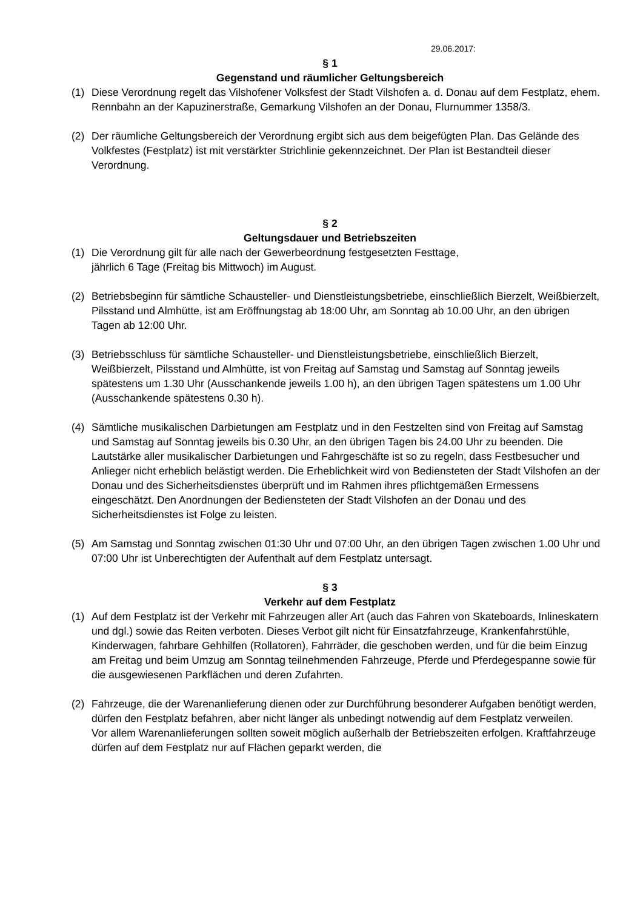29.06.2017:
§ 1
Gegenstand und räumlicher Geltungsbereich
(1) Diese Verordnung regelt das Vilshofener Volksfest der Stadt Vilshofen a. d. Donau auf dem Festplatz, ehem. Rennbahn an der Kapuzinerstraße, Gemarkung Vilshofen an der Donau, Flurnummer 1358/3.
(2) Der räumliche Geltungsbereich der Verordnung ergibt sich aus dem beigefügten Plan. Das Gelände des Volkfestes (Festplatz) ist mit verstärkter Strichlinie gekennzeichnet. Der Plan ist Bestandteil dieser Verordnung.
§ 2
Geltungsdauer und Betriebszeiten
(1) Die Verordnung gilt für alle nach der Gewerbeordnung festgesetzten Festtage,
jährlich 6 Tage (Freitag bis Mittwoch) im August.
(2) Betriebsbeginn für sämtliche Schausteller- und Dienstleistungsbetriebe, einschließlich Bierzelt, Weißbierzelt, Pilsstand und Almhütte, ist am Eröffnungstag ab 18:00 Uhr, am Sonntag ab 10.00 Uhr, an den übrigen Tagen ab 12:00 Uhr.
(3) Betriebsschluss für sämtliche Schausteller- und Dienstleistungsbetriebe, einschließlich Bierzelt, Weißbierzelt, Pilsstand und Almhütte, ist von Freitag auf Samstag und Samstag auf Sonntag jeweils spätestens um 1.30 Uhr (Ausschankende jeweils 1.00 h), an den übrigen Tagen spätestens um 1.00 Uhr (Ausschankende spätestens 0.30 h).
(4) Sämtliche musikalischen Darbietungen am Festplatz und in den Festzelten sind von Freitag auf Samstag und Samstag auf Sonntag jeweils bis 0.30 Uhr, an den übrigen Tagen bis 24.00 Uhr zu beenden. Die Lautstärke aller musikalischer Darbietungen und Fahrgeschäfte ist so zu regeln, dass Festbesucher und Anlieger nicht erheblich belästigt werden. Die Erheblichkeit wird von Bediensteten der Stadt Vilshofen an der Donau und des Sicherheitsdienstes überprüft und im Rahmen ihres pflichtgemäßen Ermessens eingeschätzt. Den Anordnungen der Bediensteten der Stadt Vilshofen an der Donau und des Sicherheitsdienstes ist Folge zu leisten.
(5) Am Samstag und Sonntag zwischen 01:30 Uhr und 07:00 Uhr, an den übrigen Tagen zwischen 1.00 Uhr und 07:00 Uhr ist Unberechtigten der Aufenthalt auf dem Festplatz untersagt.
§ 3
Verkehr auf dem Festplatz
(1) Auf dem Festplatz ist der Verkehr mit Fahrzeugen aller Art (auch das Fahren von Skateboards, Inlineskatern und dgl.) sowie das Reiten verboten. Dieses Verbot gilt nicht für Einsatzfahrzeuge, Krankenfahrstühle, Kinderwagen, fahrbare Gehhilfen (Rollatoren), Fahrräder, die geschoben werden, und für die beim Einzug am Freitag und beim Umzug am Sonntag teilnehmenden Fahrzeuge, Pferde und Pferdegespanne sowie für die ausgewiesenen Parkflächen und deren Zufahrten.
(2) Fahrzeuge, die der Warenanlieferung dienen oder zur Durchführung besonderer Aufgaben benötigt werden, dürfen den Festplatz befahren, aber nicht länger als unbedingt notwendig auf dem Festplatz verweilen.
Vor allem Warenanlieferungen sollten soweit möglich außerhalb der Betriebszeiten erfolgen. Kraftfahrzeuge dürfen auf dem Festplatz nur auf Flächen geparkt werden, die